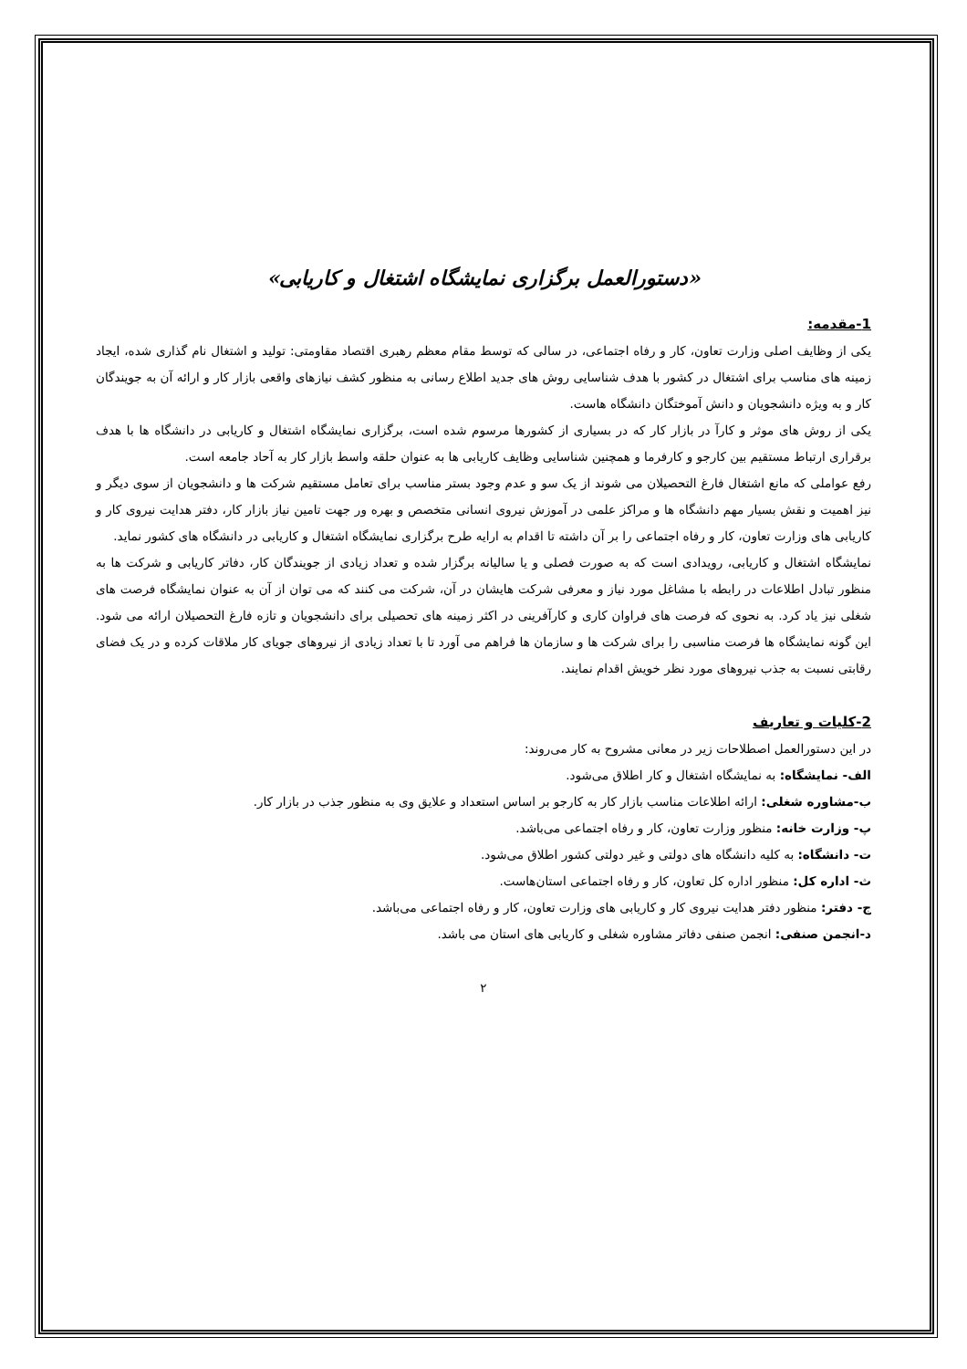«دستورالعمل برگزاری نمایشگاه اشتغال و کاریابی»
1-مقدمه:
یکی از وظایف اصلی وزارت تعاون، کار و رفاه اجتماعی، در سالی که توسط مقام معظم رهبری اقتصاد مقاومتی: تولید و اشتغال نام گذاری شده، ایجاد زمینه های مناسب برای اشتغال در کشور با هدف شناسایی روش های جدید اطلاع رسانی به منظور کشف نیازهای واقعی بازار کار و ارائه آن به جویندگان کار و به ویژه دانشجویان و دانش آموختگان دانشگاه هاست.
یکی از روش های موثر و کارآ در بازار کار که در بسیاری از کشورها مرسوم شده است، برگزاری نمایشگاه اشتغال و کاریابی در دانشگاه ها با هدف برقراری ارتباط مستقیم بین کارجو و کارفرما و همچنین شناسایی وظایف کاریابی ها به عنوان حلقه واسط بازار کار به آحاد جامعه است.
رفع عواملی که مانع اشتغال فارغ التحصیلان می شوند از یک سو و عدم وجود بستر مناسب برای تعامل مستقیم شرکت ها و دانشجویان از سوی دیگر و نیز اهمیت و نقش بسیار مهم دانشگاه ها و مراکز علمی در آموزش نیروی انسانی متخصص و بهره ور جهت تامین نیاز بازار کار، دفتر هدایت نیروی کار و کاریابی های وزارت تعاون، کار و رفاه اجتماعی را بر آن داشته تا اقدام به ارایه طرح برگزاری نمایشگاه اشتغال و کاریابی در دانشگاه های کشور نماید.
نمایشگاه اشتغال و کاریابی، رویدادی است که به صورت فصلی و یا سالیانه برگزار شده و تعداد زیادی از جویندگان کار، دفاتر کاریابی و شرکت ها به منظور تبادل اطلاعات در رابطه با مشاغل مورد نیاز و معرفی شرکت هایشان در آن، شرکت می کنند که می توان از آن به عنوان نمایشگاه فرصت های شغلی نیز یاد کرد. به نحوی که فرصت های فراوان کاری و کارآفرینی در اکثر زمینه های تحصیلی برای دانشجویان و تازه فارغ التحصیلان ارائه می شود. این گونه نمایشگاه ها فرصت مناسبی را برای شرکت ها و سازمان ها فراهم می آورد تا با تعداد زیادی از نیروهای جویای کار ملاقات کرده و در یک فضای رقابتی نسبت به جذب نیروهای مورد نظر خویش اقدام نمایند.
2-کلیات و تعاریف
در این دستورالعمل اصطلاحات زیر در معانی مشروح به کار می‌روند:
الف- نمایشگاه: به نمایشگاه اشتغال و کار اطلاق می‌شود.
ب-مشاوره شغلی: ارائه اطلاعات مناسب بازار کار به کارجو بر اساس استعداد و علایق وی به منظور جذب در بازار کار.
پ- وزارت خانه: منظور وزارت تعاون، کار و رفاه اجتماعی می‌باشد.
ت- دانشگاه: به کلیه دانشگاه های دولتی و غیر دولتی کشور اطلاق می‌شود.
ث- اداره کل: منظور اداره کل تعاون، کار و رفاه اجتماعی استان‌هاست.
ج- دفتر: منظور دفتر هدایت نیروی کار و کاریابی های وزارت تعاون، کار و رفاه اجتماعی می‌باشد.
د-انجمن صنفی: انجمن صنفی دفاتر مشاوره شغلی و کاریابی های استان می باشد.
۲